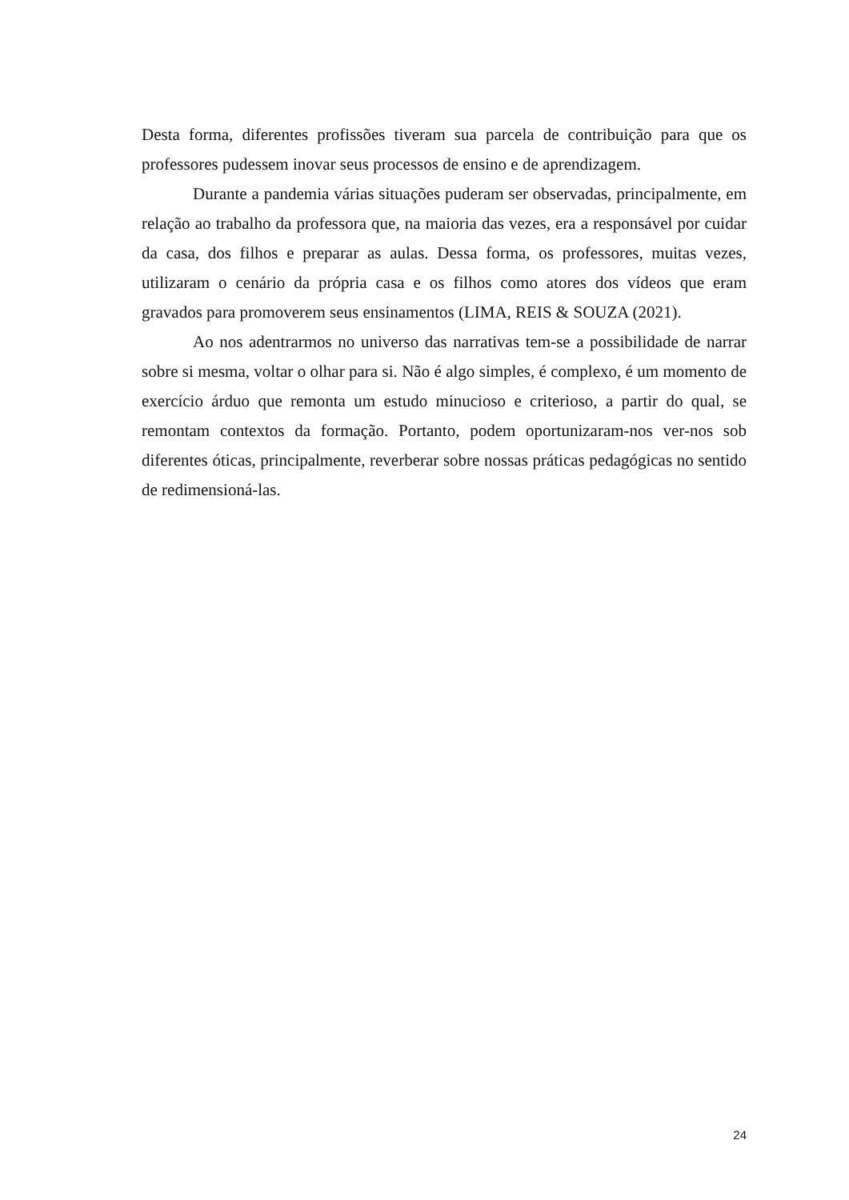Desta forma, diferentes profissões tiveram sua parcela de contribuição para que os professores pudessem inovar seus processos de ensino e de aprendizagem.
Durante a pandemia várias situações puderam ser observadas, principalmente, em relação ao trabalho da professora que, na maioria das vezes, era a responsável por cuidar da casa, dos filhos e preparar as aulas. Dessa forma, os professores, muitas vezes, utilizaram o cenário da própria casa e os filhos como atores dos vídeos que eram gravados para promoverem seus ensinamentos (LIMA, REIS & SOUZA (2021).
Ao nos adentrarmos no universo das narrativas tem-se a possibilidade de narrar sobre si mesma, voltar o olhar para si. Não é algo simples, é complexo, é um momento de exercício árduo que remonta um estudo minucioso e criterioso, a partir do qual, se remontam contextos da formação. Portanto, podem oportunizaram-nos ver-nos sob diferentes óticas, principalmente, reverberar sobre nossas práticas pedagógicas no sentido de redimensioná-las.
24